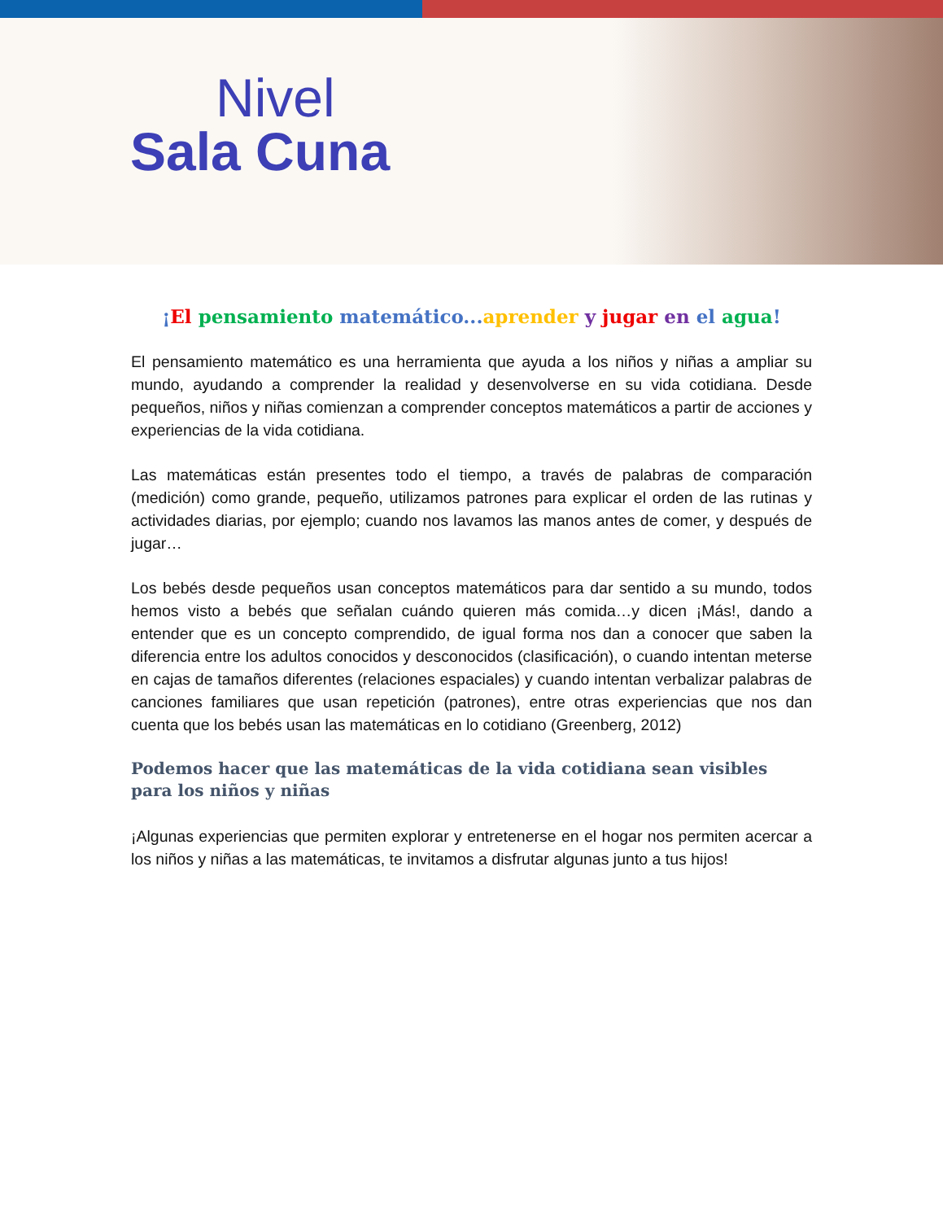Nivel
Sala Cuna
¡El pensamiento matemático... aprender y jugar en el agua!
El pensamiento matemático es una herramienta que ayuda a los niños y niñas a ampliar su mundo, ayudando a comprender la realidad y desenvolverse en su vida cotidiana. Desde pequeños, niños y niñas comienzan a comprender conceptos matemáticos a partir de acciones y experiencias de la vida cotidiana.
Las matemáticas están presentes todo el tiempo, a través de palabras de comparación (medición) como grande, pequeño, utilizamos patrones para explicar el orden de las rutinas y actividades diarias, por ejemplo; cuando nos lavamos las manos antes de comer, y después de jugar…
Los bebés desde pequeños usan conceptos matemáticos para dar sentido a su mundo, todos hemos visto a bebés que señalan cuándo quieren más comida…y dicen ¡Más!, dando a entender que es un concepto comprendido, de igual forma nos dan a conocer que saben la diferencia entre los adultos conocidos y desconocidos (clasificación), o cuando intentan meterse en cajas de tamaños diferentes (relaciones espaciales) y cuando intentan verbalizar palabras de canciones familiares que usan repetición (patrones), entre otras experiencias que nos dan cuenta que los bebés usan las matemáticas en lo cotidiano (Greenberg, 2012)
Podemos hacer que las matemáticas de la vida cotidiana sean visibles para los niños y niñas
¡Algunas experiencias que permiten explorar y entretenerse en el hogar nos permiten acercar a los niños y niñas a las matemáticas, te invitamos a disfrutar algunas junto a tus hijos!